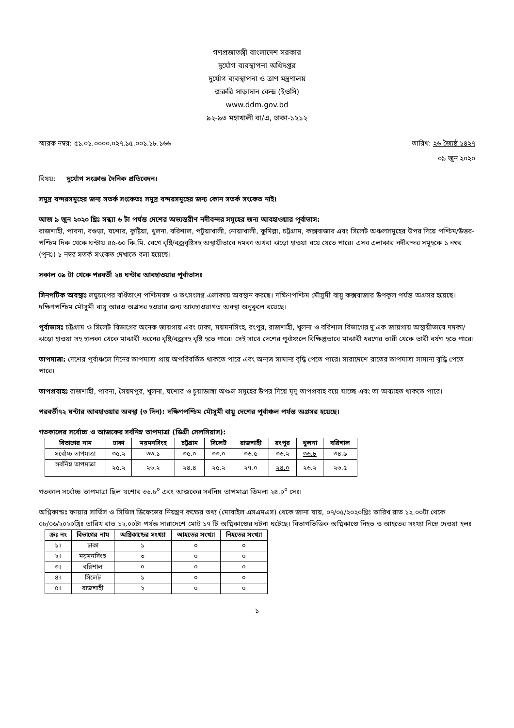গণপ্রজাতন্ত্রী বাংলাদেশ সরকার
দুর্যোগ ব্যবস্থাপনা অধিদপ্তর
দুর্যোগ ব্যবস্থাপনা ও ত্রাণ মন্ত্রণালয়
জরুরি সাড়াদান কেন্দ্র (ইওসি)
www.ddm.gov.bd
৯২-৯৩ মহাখালী বা/এ, ঢাকা-১২১২
স্মারক নম্বর: ৫১.০১.০০০০.০২৭.১৫.০০১.১৮.১৬৬ তারিখ: ২৬ জ্যৈষ্ঠ ১৪২৭
০৯ জুন ২০২০
বিষয়: দুর্যোগ সংক্রান্ত দৈনিক প্রতিবেদন।
সমুদ্র বন্দরসমূহের জন্য সতর্ক সংকেতঃ সমুদ্র বন্দরসমূহের জন্য কোন সতর্ক সংকেত নাই।
আজ ৯ জুন ২০২০ খ্রিঃ সন্ধ্যা ৬ টা পর্যন্ত দেশের অভ্যন্তরীণ নদীবন্দর সমূহের জন্য আবহাওয়ার পূর্বাভাস:
রাজশাহী, পাবনা, বগুড়া, যশোর, কুষ্টিয়া, খুলনা, বরিশাল, পটুয়াখালী, নোয়াখালী, কুমিল্লা, চট্টগ্রাম, কক্সবাজার এবং সিলেট অঞ্চলসমূহের উপর দিয়ে পশ্চিম/উত্তর-পশ্চিম দিক থেকে ঘন্টায় ৪৫-৬০ কি.মি. বেগে বৃষ্টি/বজ্রবৃষ্টিসহ অস্থায়ীভাবে দমকা অথবা ঝড়ো হাওয়া বয়ে যেতে পারে। এসব এলাকার নদীবন্দর সমূহকে ১ নম্বর (পুনঃ) ১ নম্বর সতর্ক সংকেত দেখাতে বলা হয়েছে।
সকাল ০৯ টা থেকে পরবর্তী ২৪ ঘন্টার আবহাওয়ার পূর্বাভাসঃ
সিনপটিক অবস্থাঃ লঘুচাপের বর্ধিতাংশ পশ্চিমবঙ্গ ও তৎসংলগ্ন এলাকায় অবস্থান করছে। দক্ষিণপশ্চিম মৌসুমী বায়ু কক্সবাজার উপকূল পর্যন্ত অগ্রসর হয়েছে। দক্ষিণপশ্চিম মৌসুমী বায়ু আরও অগ্রসর হওয়ার জন্য আবহাওয়াগত অবস্থা অনুকূলে রয়েছে।
পূর্বাভাসঃ চট্টগ্রাম ও সিলেট বিভাগের অনেক জায়গায় এবং ঢাকা, ময়মনসিংহ, রংপুর, রাজশাহী, খুলনা ও বরিশাল বিভাগের দু’এক জায়গায় অস্থায়ীভাবে দমকা/ঝড়ো হাওয়া সহ হালকা থেকে মাঝারী ধরনের বৃষ্টি/বজ্রসহ বৃষ্টি হতে পারে। সেই সাথে দেশের পূর্বাঞ্চলে বিক্ষিপ্তভাবে মাঝারী ধরণের ভারী থেকে ভারী বর্ষণ হতে পারে।
তাপমাত্রা: দেশের পূর্বাঞ্চলে দিনের তাপমাত্রা প্রায় অপরিবর্তিত থাকতে পারে এবং অন্যত্র সামান্য বৃদ্ধি পেতে পারে। সারাদেশে রাতের তাপমাত্রা সামান্য বৃদ্ধি পেতে পারে।
তাপপ্রবাহঃ রাজশাহী, পাবনা, সৈয়দপুর, খুলনা, যশোর ও চুয়াডাঙ্গা অঞ্চল সমূহের উপর দিয়ে মৃদু তাপপ্রবাহ বয়ে যাচ্ছে এবং তা অব্যাহত থাকতে পারে।
পরবর্তী৭২ ঘন্টার আবহাওয়ার অবস্থা (৩ দিন): দক্ষিণপশ্চিম মৌসুমী বায়ু দেশের পূর্বাঞ্চল পর্যন্ত অগ্রসর হয়েছে।
গতকালের সর্বোচ্চ ও আজকের সর্বনিম্ন তাপমাত্রা (ডিগ্রী সেলসিয়াস):
| বিভাগের নাম | ঢাকা | ময়মনসিংহ | চট্টগ্রাম | সিলেট | রাজশাহী | রংপুর | খুলনা | বরিশাল |
| --- | --- | --- | --- | --- | --- | --- | --- | --- |
| সর্বোচ্চ তাপমাত্রা | ৩৫.২ | ৩৩.১ | ৩৫.০ | ৩৩.০ | ৩৬.৫ | ৩৬.২ | ৩৬.৮ | ৩৪.৯ |
| সর্বনিম্ন তাপমাত্রা | ২৫.২ | ২৬.২ | ২৪.৪ | ২৫.২ | ২৭.০ | ২৪.০ | ২৬.২ | ২৬.৫ |
গতকাল সর্বোচ্চ তাপমাত্রা ছিল যশোর ৩৬.৮<sup>০</sup> এবং আজকের সর্বনিম্ন তাপমাত্রা ডিমলা ২৪.০<sup>০</sup> সেঃ।
অগ্নিকান্ডঃ ফায়ার সার্ভিস ও সিভিল ডিফেন্সের নিয়ন্ত্রণ কক্ষের তথ্য (মোবাইল এসএমএস) থেকে জানা যায়, ০৭/০৫/২০২০খ্রিঃ তারিখ রাত ১২.০০টা থেকে ০৮/০৬/২০২০খ্রিঃ তারিখ রাত ১২.০০টা পর্যন্ত সারাদেশে মোট ১৭ টি অগ্নিকাণ্ডের ঘটনা ঘটেছে। বিভাগভিত্তিক অগ্নিকাণ্ডে নিহত ও আহতের সংখ্যা নিম্নে দেওয়া হলঃ
| ক্রঃ নং | বিভাগের নাম | অগ্নিকান্ডের সংখ্যা | আহতের সংখ্যা | নিহতের সংখ্যা |
| --- | --- | --- | --- | --- |
| ১। | ঢাকা | ১ | ০ | ০ |
| ২। | ময়মনসিংহ | ৩ | ০ | ০ |
| ৩। | বরিশাল | ০ | ০ | ০ |
| ৪। | সিলেট | ১ | ০ | ০ |
| ৫। | রাজশাহী | ২ | ০ | ০ |
১